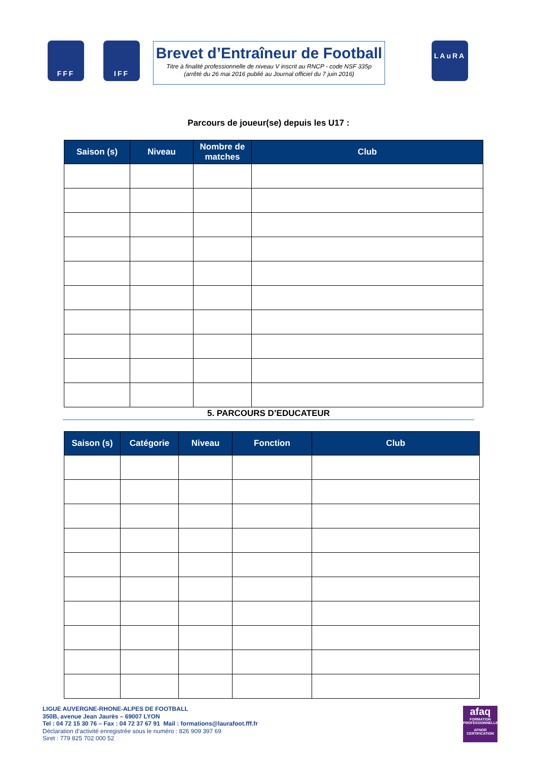FFF IFF
Brevet d’Entraîneur de Football
Titre à finalité professionnelle de niveau V inscrit au RNCP - code NSF 335p
(arrêté du 26 mai 2016 publié au Journal officiel du 7 juin 2016)
LAuRA
Parcours de joueur(se) depuis les U17 :
| Saison (s) | Niveau | Nombre de matches | Club |
| --- | --- | --- | --- |
5. PARCOURS D’EDUCATEUR
| Saison (s) | Catégorie | Niveau | Fonction | Club |
| --- | --- | --- | --- | --- |
LIGUE AUVERGNE-RHONE-ALPES DE FOOTBALL
350B, avenue Jean Jaurès – 69007 LYON
Tel : 04 72 15 30 76 – Fax : 04 72 37 67 91 Mail : formations@laurafoot.fff.fr
Déclaration d’activité enregistrée sous le numéro : 826 909 397 69
Siret : 779 825 702 000 52
afaq
FORMATION PROFESSIONNELLE
AFNOR CERTIFICATION